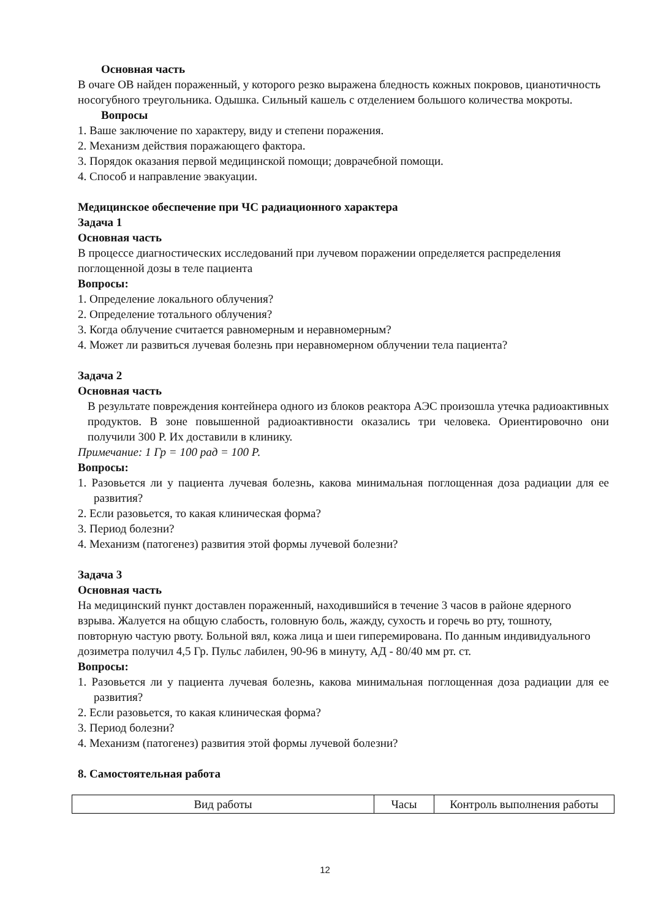Основная часть
В очаге ОВ найден пораженный, у которого резко выражена бледность кожных покровов, цианотичность носогубного треугольника. Одышка. Сильный кашель с отделением большого количества мокроты.
Вопросы
1. Ваше заключение по характеру, виду и степени поражения.
2. Механизм действия поражающего фактора.
3. Порядок оказания первой медицинской помощи; доврачебной помощи.
4. Способ и направление эвакуации.
Медицинское обеспечение при ЧС радиационного характера
Задача 1
Основная часть
В процессе диагностических исследований при лучевом поражении определяется распределения поглощенной дозы в теле пациента
Вопросы:
1. Определение локального облучения?
2. Определение тотального облучения?
3. Когда облучение считается равномерным и неравномерным?
4. Может ли развиться лучевая болезнь при неравномерном облучении тела пациента?
Задача 2
Основная часть
В результате повреждения контейнера одного из блоков реактора АЭС произошла утечка радиоактивных продуктов. В зоне повышенной радиоактивности оказались три человека. Ориентировочно они получили 300 Р. Их доставили в клинику.
Примечание: 1 Гр = 100 рад = 100 Р.
Вопросы:
1. Разовьется ли у пациента лучевая болезнь, какова минимальная поглощенная доза радиации для ее развития?
2. Если разовьется, то какая клиническая форма?
3. Период болезни?
4. Механизм (патогенез) развития этой формы лучевой болезни?
Задача 3
Основная часть
На медицинский пункт доставлен пораженный, находившийся в течение 3 часов в районе ядерного взрыва. Жалуется на общую слабость, головную боль, жажду, сухость и горечь во рту, тошноту, повторную частую рвоту. Больной вял, кожа лица и шеи гиперемирована. По данным индивидуального дозиметра получил 4,5 Гр. Пульс лабилен, 90-96 в минуту, АД - 80/40 мм рт. ст.
Вопросы:
1. Разовьется ли у пациента лучевая болезнь, какова минимальная поглощенная доза радиации для ее развития?
2. Если разовьется, то какая клиническая форма?
3. Период болезни?
4. Механизм (патогенез) развития этой формы лучевой болезни?
8. Самостоятельная работа
| Вид работы | Часы | Контроль выполнения работы |
12